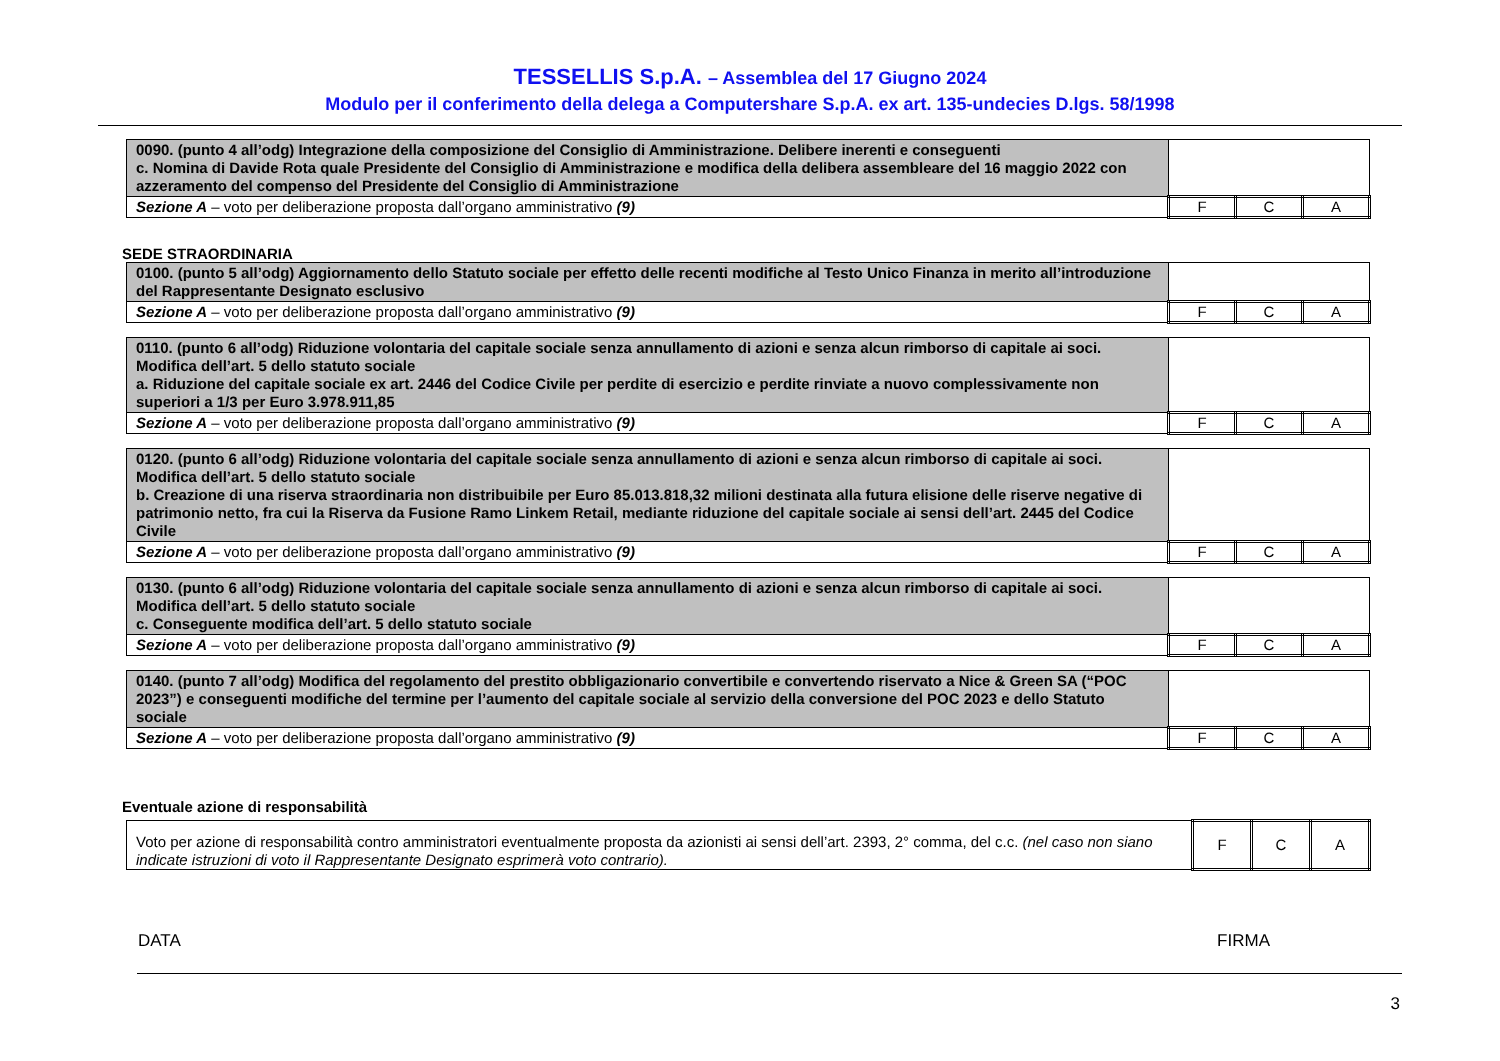TESSELLIS S.p.A. – Assemblea del 17 Giugno 2024
Modulo per il conferimento della delega a Computershare S.p.A. ex art. 135-undecies D.lgs. 58/1998
| 0090. (punto 4 all’odg) Integrazione della composizione del Consiglio di Amministrazione. Delibere inerenti e conseguenti c. Nomina di Davide Rota quale Presidente del Consiglio di Amministrazione e modifica della delibera assembleare del 16 maggio 2022 con azzeramento del compenso del Presidente del Consiglio di Amministrazione | | | |
| Sezione A – voto per deliberazione proposta dall’organo amministrativo (9) | F | C | A |
SEDE STRAORDINARIA
| 0100. (punto 5 all’odg) Aggiornamento dello Statuto sociale per effetto delle recenti modifiche al Testo Unico Finanza in merito all’introduzione del Rappresentante Designato esclusivo | | | |
| Sezione A – voto per deliberazione proposta dall’organo amministrativo (9) | F | C | A |
| 0110. (punto 6 all’odg) Riduzione volontaria del capitale sociale senza annullamento di azioni e senza alcun rimborso di capitale ai soci. Modifica dell’art. 5 dello statuto sociale a. Riduzione del capitale sociale ex art. 2446 del Codice Civile per perdite di esercizio e perdite rinviate a nuovo complessivamente non superiori a 1/3 per Euro 3.978.911,85 | | | |
| Sezione A – voto per deliberazione proposta dall’organo amministrativo (9) | F | C | A |
| 0120. (punto 6 all’odg) Riduzione volontaria del capitale sociale senza annullamento di azioni e senza alcun rimborso di capitale ai soci. Modifica dell’art. 5 dello statuto sociale b. Creazione di una riserva straordinaria non distribuibile per Euro 85.013.818,32 milioni destinata alla futura elisione delle riserve negative di patrimonio netto, fra cui la Riserva da Fusione Ramo Linkem Retail, mediante riduzione del capitale sociale ai sensi dell’art. 2445 del Codice Civile | | | |
| Sezione A – voto per deliberazione proposta dall’organo amministrativo (9) | F | C | A |
| 0130. (punto 6 all’odg) Riduzione volontaria del capitale sociale senza annullamento di azioni e senza alcun rimborso di capitale ai soci. Modifica dell’art. 5 dello statuto sociale c. Conseguente modifica dell’art. 5 dello statuto sociale | | | |
| Sezione A – voto per deliberazione proposta dall’organo amministrativo (9) | F | C | A |
| 0140. (punto 7 all’odg) Modifica del regolamento del prestito obbligazionario convertibile e convertendo riservato a Nice & Green SA (“POC 2023”) e conseguenti modifiche del termine per l’aumento del capitale sociale al servizio della conversione del POC 2023 e dello Statuto sociale | | | |
| Sezione A – voto per deliberazione proposta dall’organo amministrativo (9) | F | C | A |
Eventuale azione di responsabilità
| Voto per azione di responsabilità contro amministratori eventualmente proposta da azionisti ai sensi dell’art. 2393, 2° comma, del c.c. (nel caso non siano indicate istruzioni di voto il Rappresentante Designato esprimerà voto contrario). | F | C | A |
DATA FIRMA
3